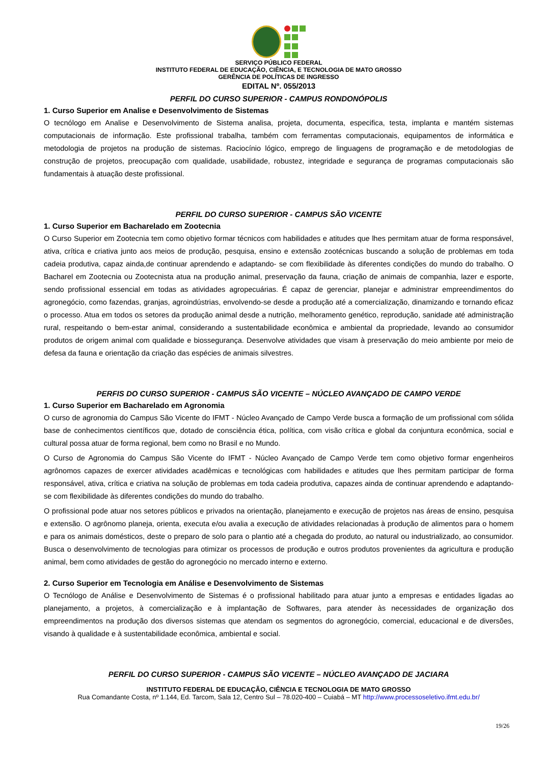SERVIÇO PÚBLICO FEDERAL
INSTITUTO FEDERAL DE EDUCAÇÃO, CIÊNCIA, E TECNOLOGIA DE MATO GROSSO
GERÊNCIA DE POLÍTICAS DE INGRESSO
EDITAL Nº. 055/2013
PERFIL DO CURSO SUPERIOR - CAMPUS RONDONÓPOLIS
1. Curso Superior em Analise e Desenvolvimento de Sistemas
O tecnólogo em Analise e Desenvolvimento de Sistema analisa, projeta, documenta, especifica, testa, implanta e mantém sistemas computacionais de informação. Este profissional trabalha, também com ferramentas computacionais, equipamentos de informática e metodologia de projetos na produção de sistemas. Raciocínio lógico, emprego de linguagens de programação e de metodologias de construção de projetos, preocupação com qualidade, usabilidade, robustez, integridade e segurança de programas computacionais são fundamentais à atuação deste profissional.
PERFIL DO CURSO SUPERIOR - CAMPUS SÃO VICENTE
1. Curso Superior em Bacharelado em Zootecnia
O Curso Superior em Zootecnia tem como objetivo formar técnicos com habilidades e atitudes que lhes permitam atuar de forma responsável, ativa, crítica e criativa junto aos meios de produção, pesquisa, ensino e extensão zootécnicas buscando a solução de problemas em toda cadeia produtiva, capaz ainda,de continuar aprendendo e adaptando- se com flexibilidade às diferentes condições do mundo do trabalho. O Bacharel em Zootecnia ou Zootecnista atua na produção animal, preservação da fauna, criação de animais de companhia, lazer e esporte, sendo profissional essencial em todas as atividades agropecuárias. É capaz de gerenciar, planejar e administrar empreendimentos do agronegócio, como fazendas, granjas, agroindústrias, envolvendo-se desde a produção até a comercialização, dinamizando e tornando eficaz o processo. Atua em todos os setores da produção animal desde a nutrição, melhoramento genético, reprodução, sanidade até administração rural, respeitando o bem-estar animal, considerando a sustentabilidade econômica e ambiental da propriedade, levando ao consumidor produtos de origem animal com qualidade e biossegurança. Desenvolve atividades que visam à preservação do meio ambiente por meio de defesa da fauna e orientação da criação das espécies de animais silvestres.
PERFIS DO CURSO SUPERIOR - CAMPUS SÃO VICENTE – NÚCLEO AVANÇADO DE CAMPO VERDE
1. Curso Superior em Bacharelado em Agronomia
O curso de agronomia do Campus São Vicente do IFMT - Núcleo Avançado de Campo Verde busca a formação de um profissional com sólida base de conhecimentos científicos que, dotado de consciência ética, política, com visão crítica e global da conjuntura econômica, social e cultural possa atuar de forma regional, bem como no Brasil e no Mundo.
O Curso de Agronomia do Campus São Vicente do IFMT - Núcleo Avançado de Campo Verde tem como objetivo formar engenheiros agrônomos capazes de exercer atividades acadêmicas e tecnológicas com habilidades e atitudes que lhes permitam participar de forma responsável, ativa, crítica e criativa na solução de problemas em toda cadeia produtiva, capazes ainda de continuar aprendendo e adaptando-se com flexibilidade às diferentes condições do mundo do trabalho.
O profissional pode atuar nos setores públicos e privados na orientação, planejamento e execução de projetos nas áreas de ensino, pesquisa e extensão. O agrônomo planeja, orienta, executa e/ou avalia a execução de atividades relacionadas à produção de alimentos para o homem e para os animais domésticos, deste o preparo de solo para o plantio até a chegada do produto, ao natural ou industrializado, ao consumidor. Busca o desenvolvimento de tecnologias para otimizar os processos de produção e outros produtos provenientes da agricultura e produção animal, bem como atividades de gestão do agronegócio no mercado interno e externo.
2. Curso Superior em Tecnologia em Análise e Desenvolvimento de Sistemas
O Tecnólogo de Análise e Desenvolvimento de Sistemas é o profissional habilitado para atuar junto a empresas e entidades ligadas ao planejamento, a projetos, à comercialização e à implantação de Softwares, para atender às necessidades de organização dos empreendimentos na produção dos diversos sistemas que atendam os segmentos do agronegócio, comercial, educacional e de diversões, visando à qualidade e à sustentabilidade econômica, ambiental e social.
PERFIL DO CURSO SUPERIOR - CAMPUS SÃO VICENTE – NÚCLEO AVANÇADO DE JACIARA
INSTITUTO FEDERAL DE EDUCAÇÃO, CIÊNCIA E TECNOLOGIA DE MATO GROSSO
Rua Comandante Costa, nº 1.144, Ed. Tarcom, Sala 12, Centro Sul – 78.020-400 – Cuiabá – MT http://www.processoseletivo.ifmt.edu.br/
19/26